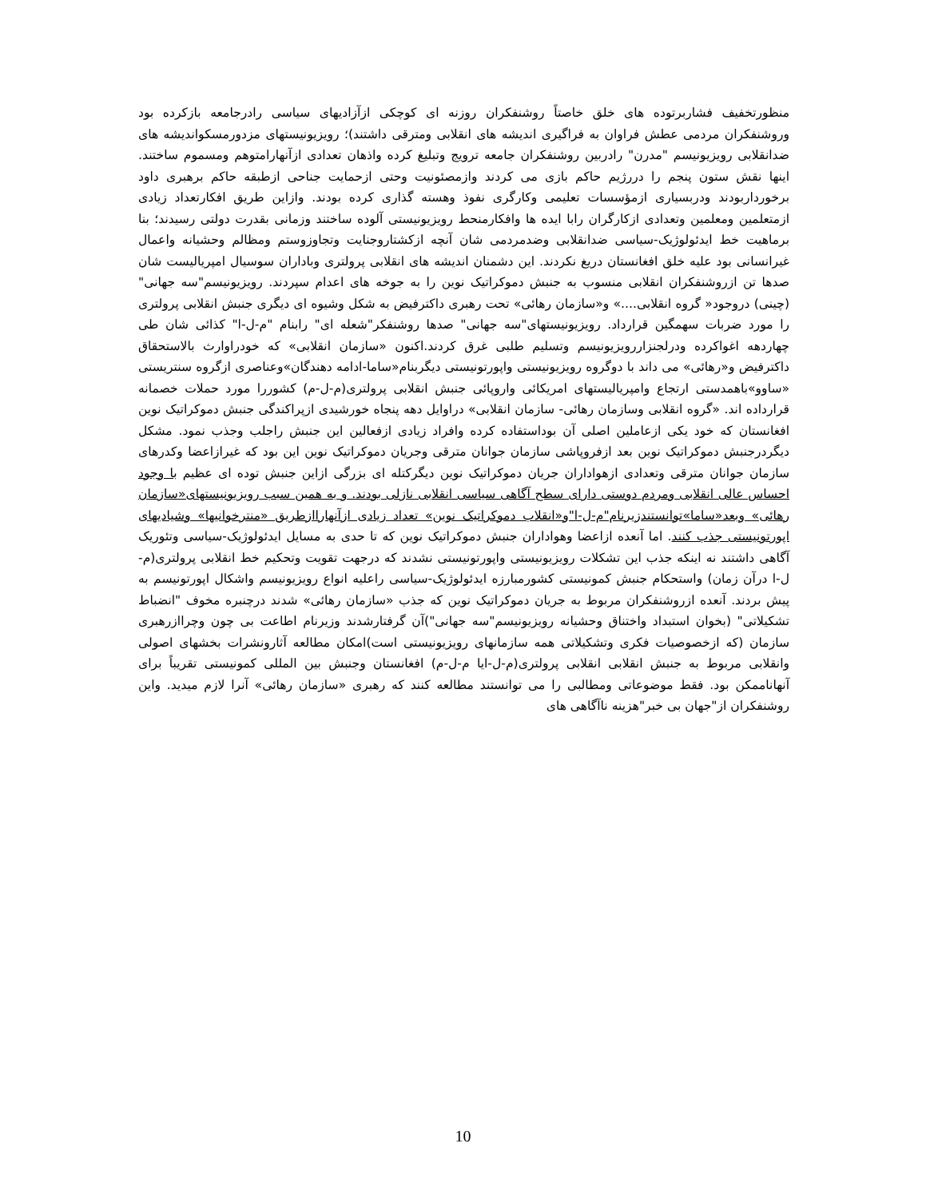منظورتخفیف فشاربرتوده های خلق خاصتاً روشنفکران روزنه ای کوچکی ازآزادیهای سیاسی رادرجامعه بازکرده بود وروشنفکران مردمی عطش فراوان به فراگیری اندیشه های انقلابی ومترقی داشتند)؛ رویزیونیستهای مزدورمسکواندیشه های ضدانقلابی رویزیونیسم "مدرن" رادربین روشنفکران جامعه ترویج وتبلیغ کرده واذهان تعدادی ازآنهارامتوهم ومسموم ساختند. اینها نقش ستون پنجم را دررژیم حاکم بازی می کردند وازمصئونیت وحتی ازحمایت جناحی ازطبقه حاکم برهبری داود برخورداربودند ودربسیاری ازمؤسسات تعلیمی وکارگری نفوذ وهسته گذاری کرده بودند. وازاین طریق افکارتعداد زیادی ازمتعلمین ومعلمین وتعدادی ازکارگران رابا ایده ها وافکارمنحط رویزیونیستی آلوده ساختند وزمانی بقدرت دولتی رسیدند؛ بنا برماهیت خط ایدئولوژیک-سیاسی ضدانقلابی وضدمردمی شان آنچه ازکشتاروجنایت وتجاوزوستم ومظالم وحشیانه واعمال غیرانسانی بود علیه خلق افغانستان دریغ نکردند. این دشمنان اندیشه های انقلابی پرولتری وباداران سوسیال امپریالیست شان صدها تن ازروشنفکران انقلابی منسوب به جنبش دموکراتیک نوین را به جوخه های اعدام سپردند. رویزیونیسم"سه جهانی"(چینی) دروجود« گروه انقلابی....» و«سازمان رهائی» تحت رهبری داکترفیض به شکل وشیوه ای دیگری جنبش انقلابی پرولتری را مورد ضربات سهمگین قرارداد. رویزیونیستهای"سه جهانی" صدها روشنفکر"شعله ای" رابنام "م-ل-ا" کذائی شان طی چهاردهه اغواکرده ودرلجنزاررویزیونیسم وتسلیم طلبی غرق کردند.اکنون «سازمان انقلابی» که خودراوارث بالاستحقاق داکترفیض و«رهائی» می داند با دوگروه رویزیونیستی واپورتونیستی دیگربنام«ساما-ادامه دهندگان»وعناصری ازگروه سنتریستی «ساوو»باهمدستی ارتجاع وامپریالیستهای امریکائی واروپائی جنبش انقلابی پرولتری(م-ل-م) کشوررا مورد حملات خصمانه قرارداده اند. «گروه انقلابی وسازمان رهائی- سازمان انقلابی» دراوایل دهه پنجاه خورشیدی ازپراکندگی جنبش دموکراتیک نوین افغانستان که خود یکی ازعاملین اصلی آن بوداستفاده کرده وافراد زیادی ازفعالین این جنبش راجلب وجذب نمود. مشکل دیگردرجنبش دموکراتیک نوین بعد ازفروپاشی سازمان جوانان مترقی وجریان دموکراتیک نوین این بود که غیرازاعضا وکدرهای سازمان جوانان مترقی وتعدادی ازهواداران جریان دموکراتیک نوین دیگرکتله ای بزرگی ازاین جنبش توده ای عظیم با وجود احساس عالی انقلابی ومردم دوستی دارای سطح آگاهی سیاسی انقلابی نازلی بودند. و به همین سبب رویزیونیستهای«سازمان رهائی» وبعد«ساما»توانستندزیرنام"م-ل-ا"و«انقلاب دموکراتیک نوین» تعداد زیادی ازآنهاراازطریق «منترخوانیها» وشیادیهای اپورتونیستی جذب کنند. اما آنعده ازاعضا وهواداران جنبش دموکراتیک نوین که تا حدی به مسایل ایدئولوژیک-سیاسی وتئوریک آگاهی داشتند نه اینکه جذب این تشکلات رویزیونیستی واپورتونیستی نشدند که درجهت تقویت وتحکیم خط انقلابی پرولتری(م-ل-ا درآن زمان) واستحکام جنبش کمونیستی کشورمبارزه ایدئولوژیک-سیاسی راعلیه انواع رویزیونیسم واشکال اپورتونیسم به پیش بردند. آنعده ازروشنفکران مربوط به جریان دموکراتیک نوین که جذب «سازمان رهائی» شدند درچنبره مخوف "انضباط تشکیلاتی" (بخوان استبداد واختناق وحشیانه رویزیونیسم"سه جهانی")آن گرفتارشدند وزیرنام اطاعت بی چون وچراازرهبری سازمان (که ازخصوصیات فکری وتشکیلاتی همه سازمانهای رویزیونیستی است)امکان مطالعه آثارونشرات بخشهای اصولی وانقلابی مربوط به جنبش انقلابی انقلابی پرولتری(م-ل-ایا م-ل-م) افغانستان وجنبش بین المللی کمونیستی تقریباً برای آنهاناممکن بود. فقط موضوعاتی ومطالبی را می توانستند مطالعه کنند که رهبری «سازمان رهائی» آنرا لازم میدید. واین روشنفکران از"جهان بی خبر"هزینه ناآگاهی های
10